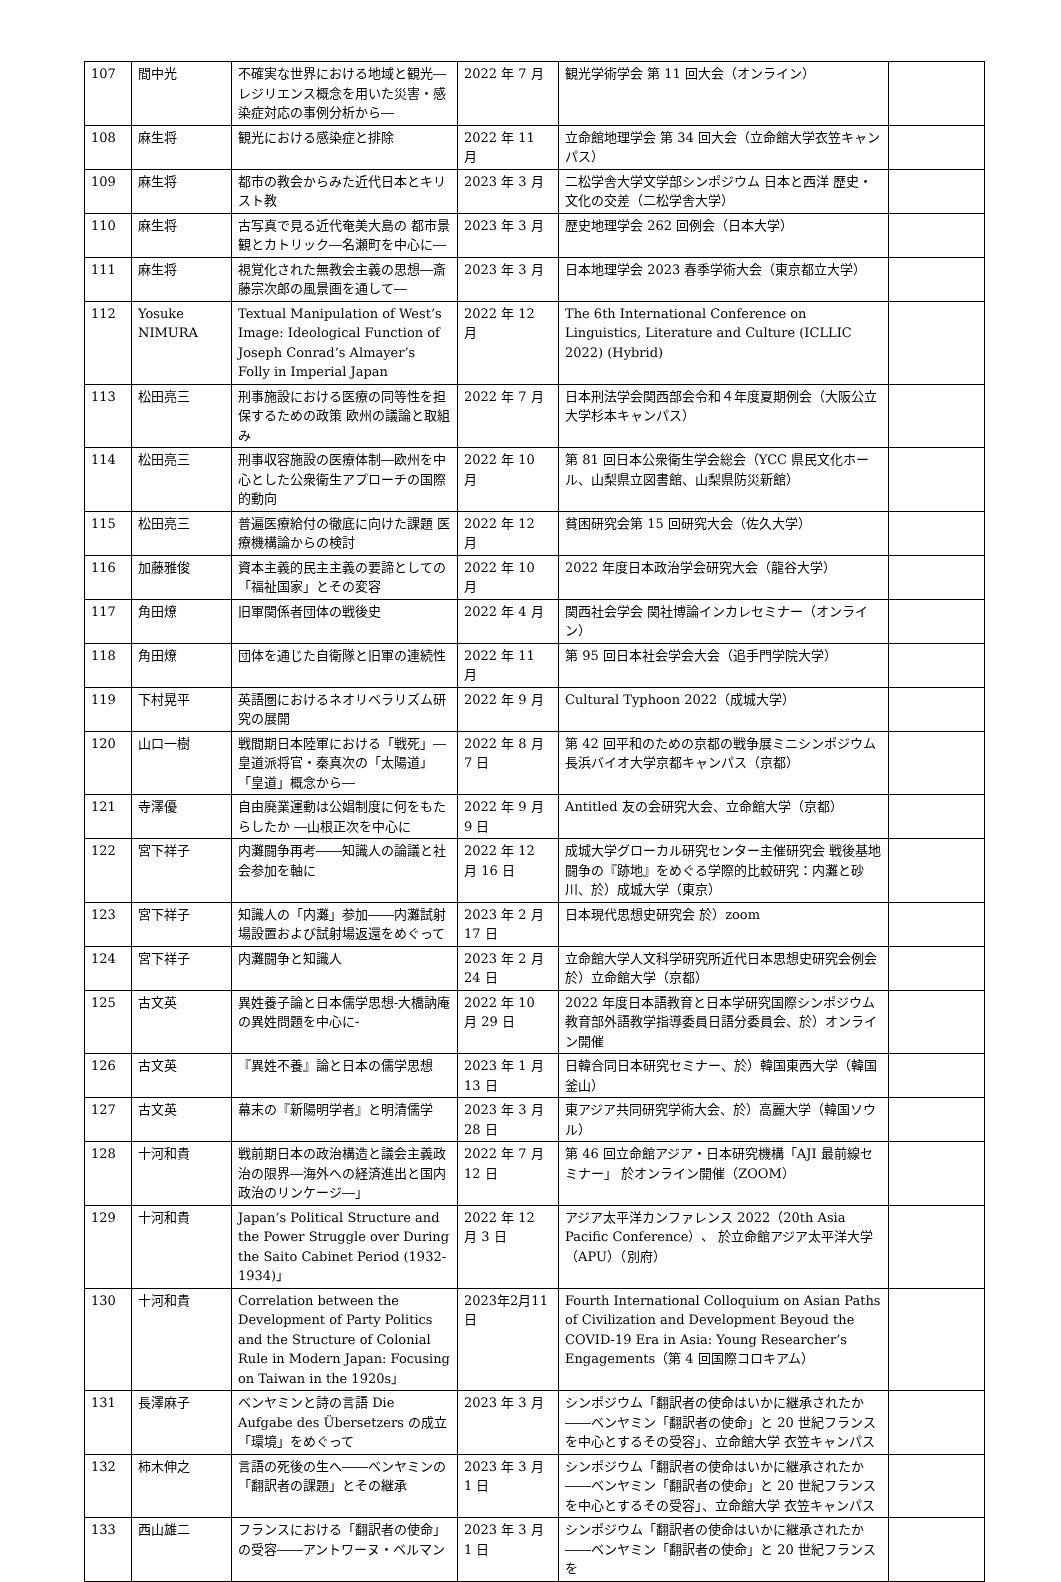| 107 | 間中光 | 不確実な世界における地域と観光―レジリエンス概念を用いた災害・感染症対応の事例分析から― | 2022 年 7 月 | 観光学術学会 第 11 回大会（オンライン） | |
| 108 | 麻生将 | 観光における感染症と排除 | 2022 年 11 月 | 立命館地理学会 第 34 回大会（立命館大学衣笠キャンパス） | |
| 109 | 麻生将 | 都市の教会からみた近代日本とキリスト教 | 2023 年 3 月 | 二松学舎大学文学部シンポジウム 日本と西洋 歴史・文化の交差（二松学舎大学） | |
| 110 | 麻生将 | 古写真で見る近代奄美大島の 都市景観とカトリック―名瀬町を中心に― | 2023 年 3 月 | 歴史地理学会 262 回例会（日本大学） | |
| 111 | 麻生将 | 視覚化された無教会主義の思想―斎藤宗次郎の風景画を通して― | 2023 年 3 月 | 日本地理学会 2023 春季学術大会（東京都立大学） | |
| 112 | Yosuke NIMURA | Textual Manipulation of West’s Image: Ideological Function of Joseph Conrad’s Almayer’s Folly in Imperial Japan | 2022 年 12 月 | The 6th International Conference on Linguistics, Literature and Culture (ICLLIC 2022) (Hybrid) | |
| 113 | 松田亮三 | 刑事施設における医療の同等性を担保するための政策 欧州の議論と取組み | 2022 年 7 月 | 日本刑法学会関西部会令和４年度夏期例会（大阪公立大学杉本キャンパス） | |
| 114 | 松田亮三 | 刑事収容施設の医療体制―欧州を中心とした公衆衛生アプローチの国際的動向 | 2022 年 10 月 | 第 81 回日本公衆衛生学会総会（YCC 県民文化ホール、山梨県立図書館、山梨県防災新館） | |
| 115 | 松田亮三 | 普遍医療給付の徹底に向けた課題 医療機構論からの検討 | 2022 年 12 月 | 貧困研究会第 15 回研究大会（佐久大学） | |
| 116 | 加藤雅俊 | 資本主義的民主主義の要諦としての「福祉国家」とその変容 | 2022 年 10 月 | 2022 年度日本政治学会研究大会（龍谷大学） | |
| 117 | 角田燎 | 旧軍関係者団体の戦後史 | 2022 年 4 月 | 関西社会学会 関社博論インカレセミナー（オンライン） | |
| 118 | 角田燎 | 団体を通じた自衛隊と旧軍の連続性 | 2022 年 11 月 | 第 95 回日本社会学会大会（追手門学院大学） | |
| 119 | 下村晃平 | 英語圏におけるネオリベラリズム研究の展開 | 2022 年 9 月 | Cultural Typhoon 2022（成城大学） | |
| 120 | 山口一樹 | 戦間期日本陸軍における「戦死」―皇道派将官・秦真次の「太陽道」「皇道」概念から― | 2022 年 8 月 7 日 | 第 42 回平和のための京都の戦争展ミニシンポジウム 長浜バイオ大学京都キャンパス（京都） | |
| 121 | 寺澤優 | 自由廃業運動は公娼制度に何をもたらしたか ―山根正次を中心に | 2022 年 9 月 9 日 | Antitled 友の会研究大会、立命館大学（京都） | |
| 122 | 宮下祥子 | 内灘闘争再考――知識人の論議と社会参加を軸に | 2022 年 12 月 16 日 | 成城大学グローカル研究センター主催研究会 戦後基地闘争の『跡地』をめぐる学際的比較研究：内灘と砂川、於）成城大学（東京） | |
| 123 | 宮下祥子 | 知識人の「内灘」参加――内灘試射場設置および試射場返還をめぐって | 2023 年 2 月 17 日 | 日本現代思想史研究会 於）zoom | |
| 124 | 宮下祥子 | 内灘闘争と知識人 | 2023 年 2 月 24 日 | 立命館大学人文科学研究所近代日本思想史研究会例会 於）立命館大学（京都） | |
| 125 | 古文英 | 異姓養子論と日本儒学思想-大橋訥庵の異姓問題を中心に- | 2022 年 10 月 29 日 | 2022 年度日本語教育と日本学研究国際シンポジウム 教育部外語教学指導委員日語分委員会、於）オンライン開催 | |
| 126 | 古文英 | 『異姓不養』論と日本の儒学思想 | 2023 年 1 月 13 日 | 日韓合同日本研究セミナー、於）韓国東西大学（韓国釜山） | |
| 127 | 古文英 | 幕末の『新陽明学者』と明清儒学 | 2023 年 3 月 28 日 | 東アジア共同研究学術大会、於）高麗大学（韓国ソウル） | |
| 128 | 十河和貴 | 戦前期日本の政治構造と議会主義政治の限界―海外への経済進出と国内政治のリンケージ―」 | 2022 年 7 月 12 日 | 第 46 回立命館アジア・日本研究機構「AJI 最前線セミナー」 於オンライン開催（ZOOM） | |
| 129 | 十河和貴 | Japan’s Political Structure and the Power Struggle over During the Saito Cabinet Period (1932-1934)」 | 2022 年 12 月 3 日 | アジア太平洋カンファレンス 2022（20th Asia Pacific Conference）、 於立命館アジア太平洋大学（APU）（別府） | |
| 130 | 十河和貴 | Correlation between the Development of Party Politics and the Structure of Colonial Rule in Modern Japan: Focusing on Taiwan in the 1920s」 | 2023年2月11日 | Fourth International Colloquium on Asian Paths of Civilization and Development Beyoud the COVID-19 Era in Asia: Young Researcher’s Engagements（第 4 回国際コロキアム） | |
| 131 | 長澤麻子 | ベンヤミンと詩の言語 Die Aufgabe des Übersetzers の成立「環境」をめぐって | 2023 年 3 月 | シンポジウム「翻訳者の使命はいかに継承されたか――ベンヤミン「翻訳者の使命」と 20 世紀フランスを中心とするその受容」、立命館大学 衣笠キャンパス | |
| 132 | 柿木伸之 | 言語の死後の生へ――ベンヤミンの「翻訳者の課題」とその継承 | 2023 年 3 月 1 日 | シンポジウム「翻訳者の使命はいかに継承されたか――ベンヤミン「翻訳者の使命」と 20 世紀フランスを中心とするその受容」、立命館大学 衣笠キャンパス | |
| 133 | 西山雄二 | フランスにおける「翻訳者の使命」の受容――アントワーヌ・ベルマン | 2023 年 3 月 1 日 | シンポジウム「翻訳者の使命はいかに継承されたか――ベンヤミン「翻訳者の使命」と 20 世紀フランスを | |